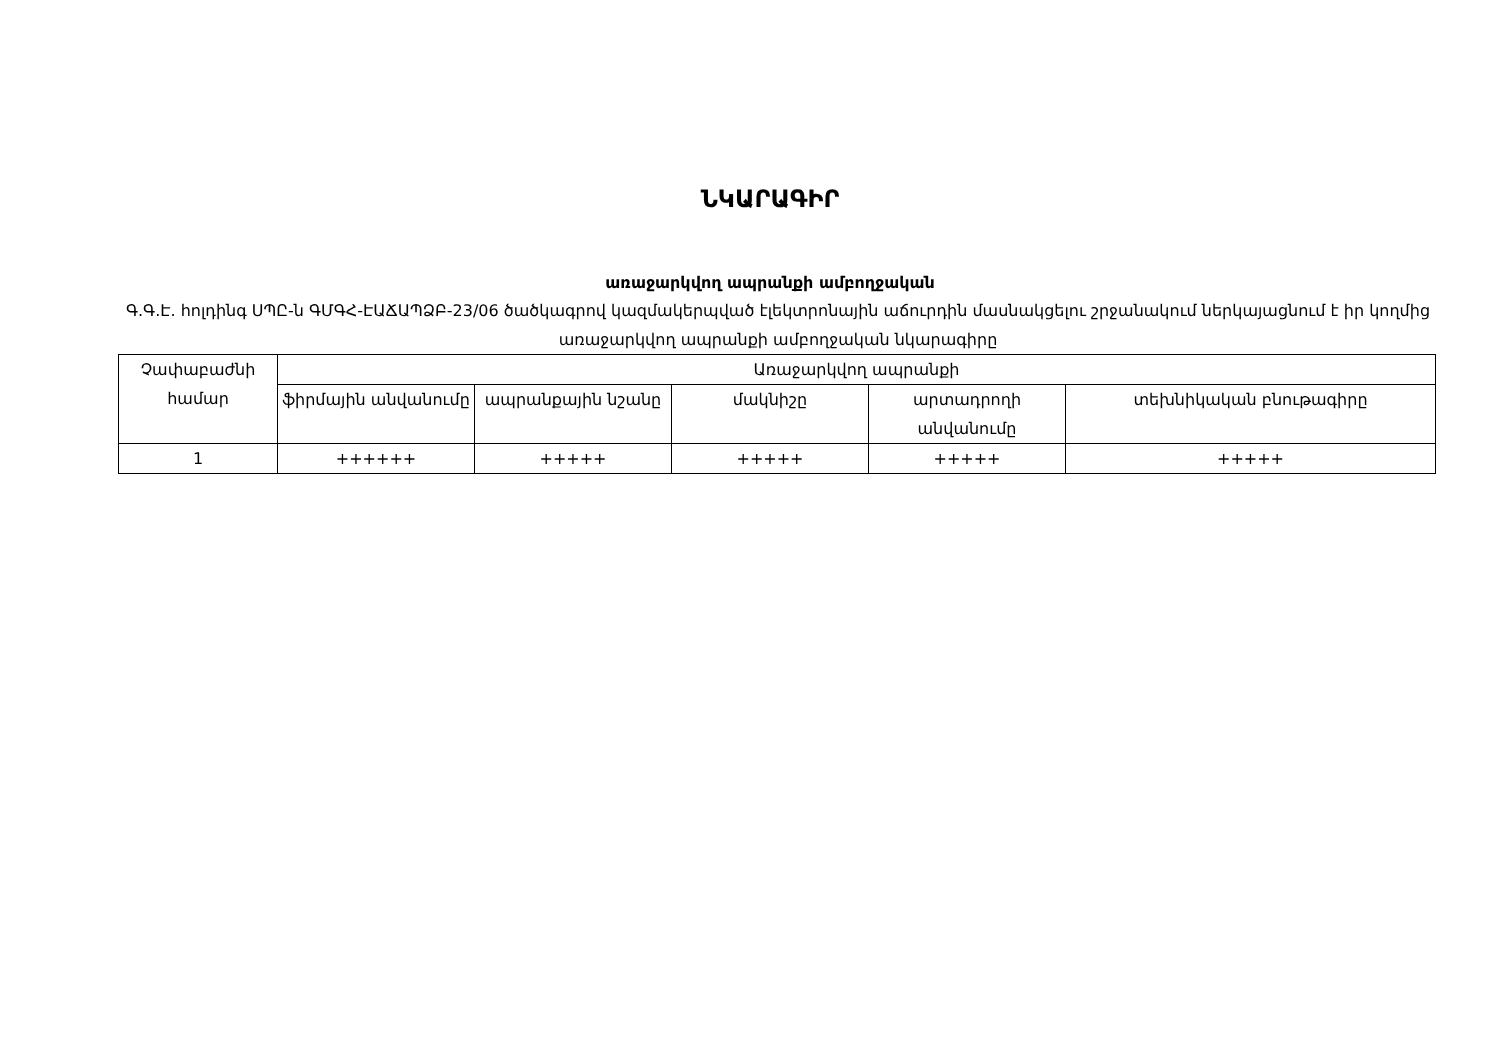ՆԿԱՐԱԳԻՐ
առաջարկվող ապրանքի ամբողջական
Գ.Գ.Է. հոլդինգ ՍՊԸ-ն ԳՄԳՀ-ԷԱՃԱՊՁԲ-23/06 ծածկագրով կազմակերպված էլեկտրոնային աճուրդին մասնակցելու շրջանակում ներկայացնում է իր կողմից առաջարկվող ապրանքի ամբողջական նկարագիրը
| Չափաբաժնի համար | Առաջարկվող ապրանքի | | | | |
| --- | --- | --- | --- | --- | --- |
| | ֆիրմային անվանումը | ապրանքային նշանը | մակնիշը | արտադրողի անվանումը | տեխնիկական բնութագիրը |
| 1 | ++++++ | +++++ | +++++ | +++++ | +++++ |